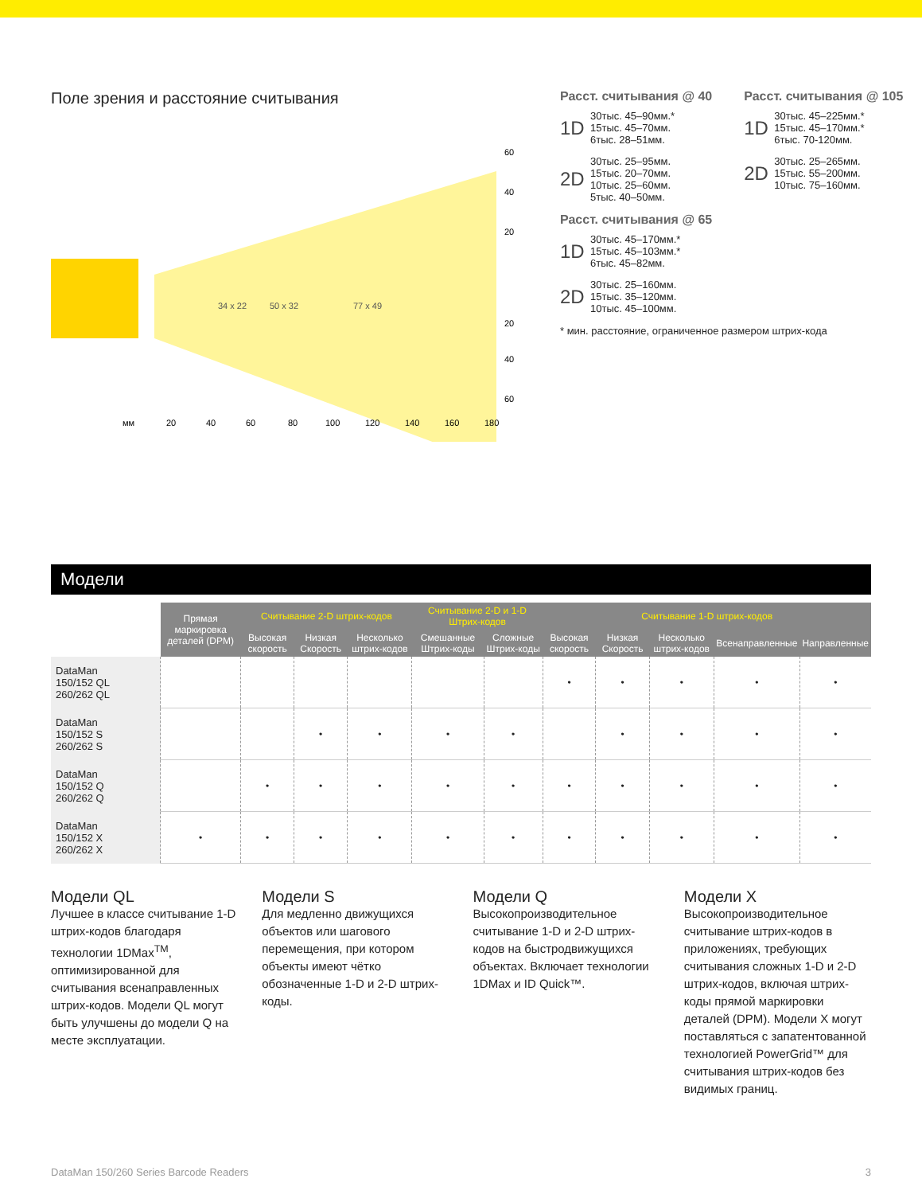Поле зрения и расстояние считывания
34 x 22
50 x 32
77 x 49
60
40
20
20
40
60
мм
20
40
60
80
100
120
140
160
180
Расст. считывания @ 40
1D
30тыс. 45–90мм.*
15тыс. 45–70мм.
6тыс. 28–51мм.
2D
30тыс. 25–95мм.
15тыс. 20–70мм.
10тыс. 25–60мм.
5тыс. 40–50мм.
Расст. считывания @ 105
1D
30тыс. 45–225мм.*
15тыс. 45–170мм.*
6тыс. 70-120мм.
2D
30тыс. 25–265мм.
15тыс. 55–200мм.
10тыс. 75–160мм.
Расст. считывания @ 65
1D
30тыс. 45–170мм.*
15тыс. 45–103мм.*
6тыс. 45–82мм.
2D
30тыс. 25–160мм.
15тыс. 35–120мм.
10тыс. 45–100мм.
* мин. расстояние, ограниченное размером штрих-кода
Модели
| | Прямая маркировка деталей (DPM) | Считывание 2-D штрих-кодов | | | Считывание 2-D и 1-D Штрих-кодов | | Считывание 1-D штрих-кодов | | | | |
| --- | --- | --- | --- | --- | --- | --- | --- | --- | --- | --- | --- |
| | | Высокая скорость | Низкая Скорость | Несколько штрих-кодов | Смешанные Штрих-коды | Сложные Штрих-коды | Высокая скорость | Низкая Скорость | Несколько штрих-кодов | Всенаправленные | Направленные |
| DataMan 150/152 QL 260/262 QL | | | | | | | • | • | • | • | • |
| DataMan 150/152 S 260/262 S | | | • | • | • | • | | • | • | • | • |
| DataMan 150/152 Q 260/262 Q | | • | • | • | • | • | • | • | • | • | • |
| DataMan 150/152 X 260/262 X | • | • | • | • | • | • | • | • | • | • | • |
Модели QL
Лучшее в классе считывание 1-D штрих-кодов благодаря технологии 1DMax<sup>TM</sup>, оптимизированной для считывания всенаправленных штрих-кодов. Модели QL могут быть улучшены до модели Q на месте эксплуатации.
Модели S
Для медленно движущихся объектов или шагового перемещения, при котором объекты имеют чётко обозначенные 1-D и 2-D штрих-коды.
Модели Q
Высокопроизводительное считывание 1-D и 2-D штрих-кодов на быстродвижущихся объектах. Включает технологии 1DMax и ID Quick™.
Модели X
Высокопроизводительное считывание штрих-кодов в приложениях, требующих считывания сложных 1-D и 2-D штрих-кодов, включая штрих-коды прямой маркировки деталей (DPM). Модели X могут поставляться с запатентованной технологией PowerGrid™ для считывания штрих-кодов без видимых границ.
DataMan 150/260 Series Barcode Readers 3